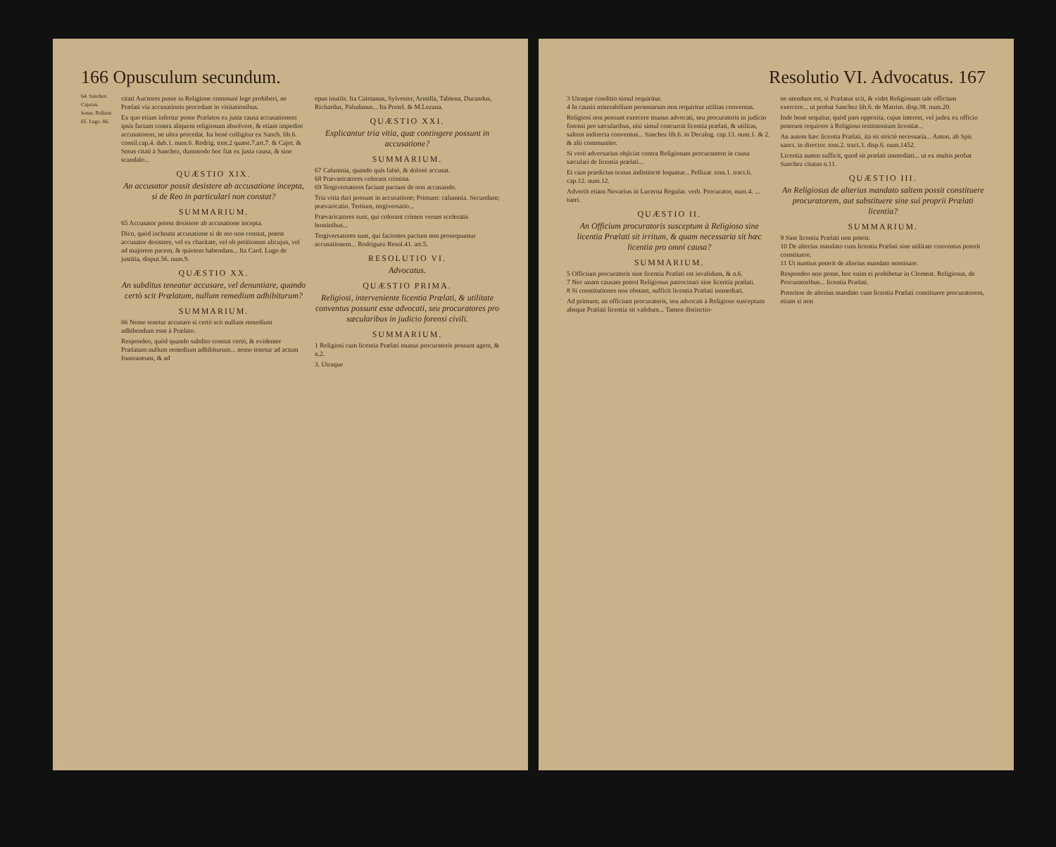166 Opusculum secundum.
64. Sanchez. Cajetan. Sotus. Pellizar. 65. Lugo. 66.
citati Auctores posse in Religione communi lege prohiberi, ne Prælati via accusationis procedant in visitationibus.
Ex quo etiam infertur posse Prælatos ex justa causa accusationem ipsis factam contra aliquem religiosum absolvere, & etiam impedire accusatorem, ne ultra procedat. Ita benè colligitur ex Sanch. lib.6. consil.cap.4. dub.1. num.6. Rodrig. tom.2 quæst.7.art.7. & Cajet. & Sotus citati à Sanchez, dummodo hoc fiat ex justa causa, & sine scandalo...
QUÆSTIO XIX.
An accusator possit desistere ab accusatione incepta, si de Reo in particulari non constat?
SUMMARIUM.
65 Accusator potest desistere ab accusatione incepta.
Dico, quòd inchoata accusatione si de reo non constat, potest accusator desistere, vel ex charitate, vel ob petitionem alicujus, vel ad majorem pacem, & quietem habendam... Ita Card. Lugo de justitia, disput.56. num.9.
QUÆSTIO XX.
An subditus teneatur accusare, vel denuntiare, quando certò scit Prælatum, nullum remedium adhibiturum?
SUMMARIUM.
66 Nemo tenetur accusare si certò scit nullum remedium adhibendum esse à Prælato.
Respondeo, quòd quando subdito constat certò, & evidenter Prælatum nullum remedium adhibiturum... nemo tenetur ad actum frustraneum, & ad
opus inutile. Ita Caietanus, Sylvester, Armilla, Tabiena, Durandus, Richardus, Paludanus... Ita Portel. & M.Lezana.
QUÆSTIO XXI.
Explicantur tria vitia, quæ contingere possunt in accusatione?
SUMMARIUM.
67 Calumnia, quando quis falsò, & dolosè accusat.
68 Prævaricatores colorant crimina.
69 Tergiversatores faciunt pactum de non accusando.
Tria vitia dari possunt in accusatione; Primum: calumnia. Secundum; prævaricatio. Tertium, tergiversatio...
Prævaricatores sunt, qui colorant crimen verum sceleratis hominibus...
Tergiversatores sunt, qui facientes pactum non prosequuntur accusationem... Rodriguez Resol.41. art.5.
RESOLUTIO VI.
Advocatus.
QUÆSTIO PRIMA.
Religiosi, interveniente licentia Prælati, & utilitate conventus possunt esse advocati, seu procuratores pro sæcularibus in judicio forensi civili.
SUMMARIUM.
1 Religiosi cum licentia Prælati munus procuratoris possunt agere, & n.2.
3. Utraque
Resolutio VI. Advocatus. 167
3 Utraque conditio simul requiritur.
4 In causis miserabilium personarum non requiritur utilitas conventus.
Religiosi non possunt exercere munus advocati, seu procuratoris in judicio forensi pro sæcularibus, nisi simul concurrat licentia prælati, & utilitas, saltem indirecta conventus... Sanchez lib.6. in Decalog. cap.13. num.1. & 2. & alii communiter.
Si verò adversarius objiciat contra Religiosum procurantem in causa sæculari de licentia prælati...
Et cùm prædictus textus indistinctè loquatur... Pellizar. tom.1. tract.6. cap.12. num.12.
Advertit etiam Novarius in Lucerna Regular. verb. Procurator, num.4. ... tueri.
QUÆSTIO II.
An Officium procuratoris susceptum à Religioso sine licentia Prælati sit irritum, & quam necessaria sit hæc licentia pro omni causa?
SUMMARIUM.
5 Officium procuratoris sine licentia Prælati est invalidum, & n.6.
7 Nec unam causam potest Religiosus patrocinari sine licentia prælati.
8 Si constitutiones non obstant, sufficit licentia Prælati immediati.
Ad primum; an officium procuratoris, seu advocati à Religioso susceptum absque Prælati licentia sit validum... Tamen distinctio-
ne utendum est, si Prælatus scit, & videt Religiosum tale officium exercere... ut probat Sanchez lib.6. de Matrim. disp.38. num.20.
Inde benè sequitur, quòd pars opposita, cujus interest, vel judex ex officio poterunt requirere à Religioso testimonium licentiæ...
An autem hæc licentia Prælati, ita sit strictè necessaria... Anton. ab Spir. sanct. in director. tom.2. tract.3. disp.6. num.1452.
Licentia autem sufficit, quod sit prælati immediati... ut ex multis probat Sanchez citatus n.11.
QUÆSTIO III.
An Religiosus de alterius mandato saltem possit constituere procuratorem, aut substituere sine sui proprii Prælati licentia?
SUMMARIUM.
9 Sine licentia Prælati non potest.
10 De alterius mandato cum licentia Prælati sine utilitate conventus poterit constituere.
11 Ut nuntius poterit de alterius mandato nominare.
Respondeo non posse, hoc enim ei prohibetur in Clement. Religiosus, de Procuratoribus... licentia Prælati.
Poteritne de alterius mandato cum licentia Prælati constituere procuratorem, etiam si non